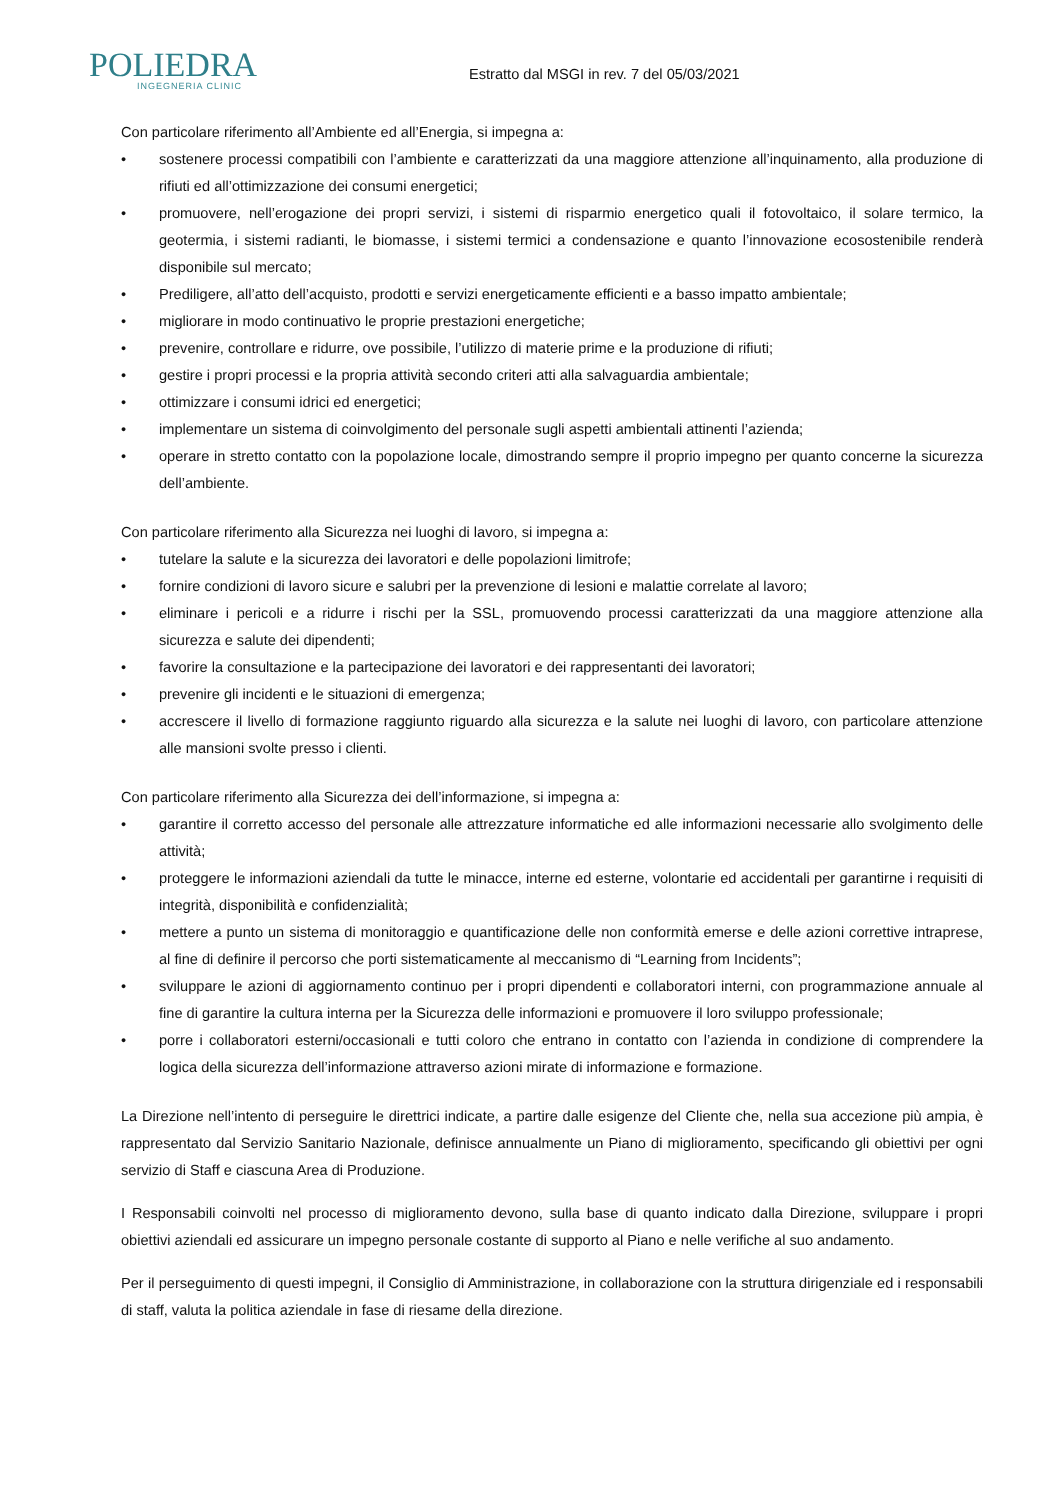POLIEDRA
INGEGNERIA CLINIC
Estratto dal MSGI in rev. 7 del 05/03/2021
Con particolare riferimento all’Ambiente ed all’Energia, si impegna a:
• sostenere processi compatibili con l’ambiente e caratterizzati da una maggiore attenzione all’inquinamento, alla produzione di rifiuti ed all’ottimizzazione dei consumi energetici;
• promuovere, nell’erogazione dei propri servizi, i sistemi di risparmio energetico quali il fotovoltaico, il solare termico, la geotermia, i sistemi radianti, le biomasse, i sistemi termici a condensazione e quanto l’innovazione ecosostenibile renderà disponibile sul mercato;
• Prediligere, all’atto dell’acquisto, prodotti e servizi energeticamente efficienti e a basso impatto ambientale;
• migliorare in modo continuativo le proprie prestazioni energetiche;
• prevenire, controllare e ridurre, ove possibile, l’utilizzo di materie prime e la produzione di rifiuti;
• gestire i propri processi e la propria attività secondo criteri atti alla salvaguardia ambientale;
• ottimizzare i consumi idrici ed energetici;
• implementare un sistema di coinvolgimento del personale sugli aspetti ambientali attinenti l’azienda;
• operare in stretto contatto con la popolazione locale, dimostrando sempre il proprio impegno per quanto concerne la sicurezza dell’ambiente.
Con particolare riferimento alla Sicurezza nei luoghi di lavoro, si impegna a:
• tutelare la salute e la sicurezza dei lavoratori e delle popolazioni limitrofe;
• fornire condizioni di lavoro sicure e salubri per la prevenzione di lesioni e malattie correlate al lavoro;
• eliminare i pericoli e a ridurre i rischi per la SSL, promuovendo processi caratterizzati da una maggiore attenzione alla sicurezza e salute dei dipendenti;
• favorire la consultazione e la partecipazione dei lavoratori e dei rappresentanti dei lavoratori;
• prevenire gli incidenti e le situazioni di emergenza;
• accrescere il livello di formazione raggiunto riguardo alla sicurezza e la salute nei luoghi di lavoro, con particolare attenzione alle mansioni svolte presso i clienti.
Con particolare riferimento alla Sicurezza dei dell’informazione, si impegna a:
• garantire il corretto accesso del personale alle attrezzature informatiche ed alle informazioni necessarie allo svolgimento delle attività;
• proteggere le informazioni aziendali da tutte le minacce, interne ed esterne, volontarie ed accidentali per garantirne i requisiti di integrità, disponibilità e confidenzialità;
• mettere a punto un sistema di monitoraggio e quantificazione delle non conformità emerse e delle azioni correttive intraprese, al fine di definire il percorso che porti sistematicamente al meccanismo di “Learning from Incidents”;
• sviluppare le azioni di aggiornamento continuo per i propri dipendenti e collaboratori interni, con programmazione annuale al fine di garantire la cultura interna per la Sicurezza delle informazioni e promuovere il loro sviluppo professionale;
• porre i collaboratori esterni/occasionali e tutti coloro che entrano in contatto con l’azienda in condizione di comprendere la logica della sicurezza dell’informazione attraverso azioni mirate di informazione e formazione.
La Direzione nell’intento di perseguire le direttrici indicate, a partire dalle esigenze del Cliente che, nella sua accezione più ampia, è rappresentato dal Servizio Sanitario Nazionale, definisce annualmente un Piano di miglioramento, specificando gli obiettivi per ogni servizio di Staff e ciascuna Area di Produzione.
I Responsabili coinvolti nel processo di miglioramento devono, sulla base di quanto indicato dalla Direzione, sviluppare i propri obiettivi aziendali ed assicurare un impegno personale costante di supporto al Piano e nelle verifiche al suo andamento.
Per il perseguimento di questi impegni, il Consiglio di Amministrazione, in collaborazione con la struttura dirigenziale ed i responsabili di staff, valuta la politica aziendale in fase di riesame della direzione.